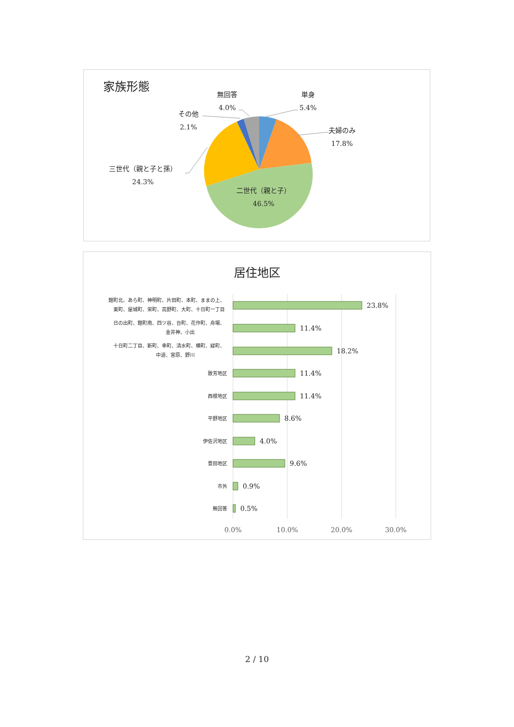家族形態
単身
5.4%
夫婦のみ
17.8%
二世代（親と子）
46.5%
三世代（親と子と孫）
24.3%
その他
2.1%
無回答
4.0%
居住地区
23.8%
11.4%
18.2%
11.4%
11.4%
8.6%
4.0%
9.6%
0.9%
0.5%
0.0%
10.0%
20.0%
30.0%
館町北、あら町、神明町、片田町、本町、ままの上、
東町、屋城町、栄町、高野町、大町、十日町一丁目
日の出町、館町南、四ツ谷、台町、花作町、舟場、
金井神、小出
十日町二丁目、新町、幸町、清水町、横町、緑町、
中道、宮原、野川
致芳地区
西根地区
平野地区
伊佐沢地区
豊田地区
市外
無回答
2 / 10